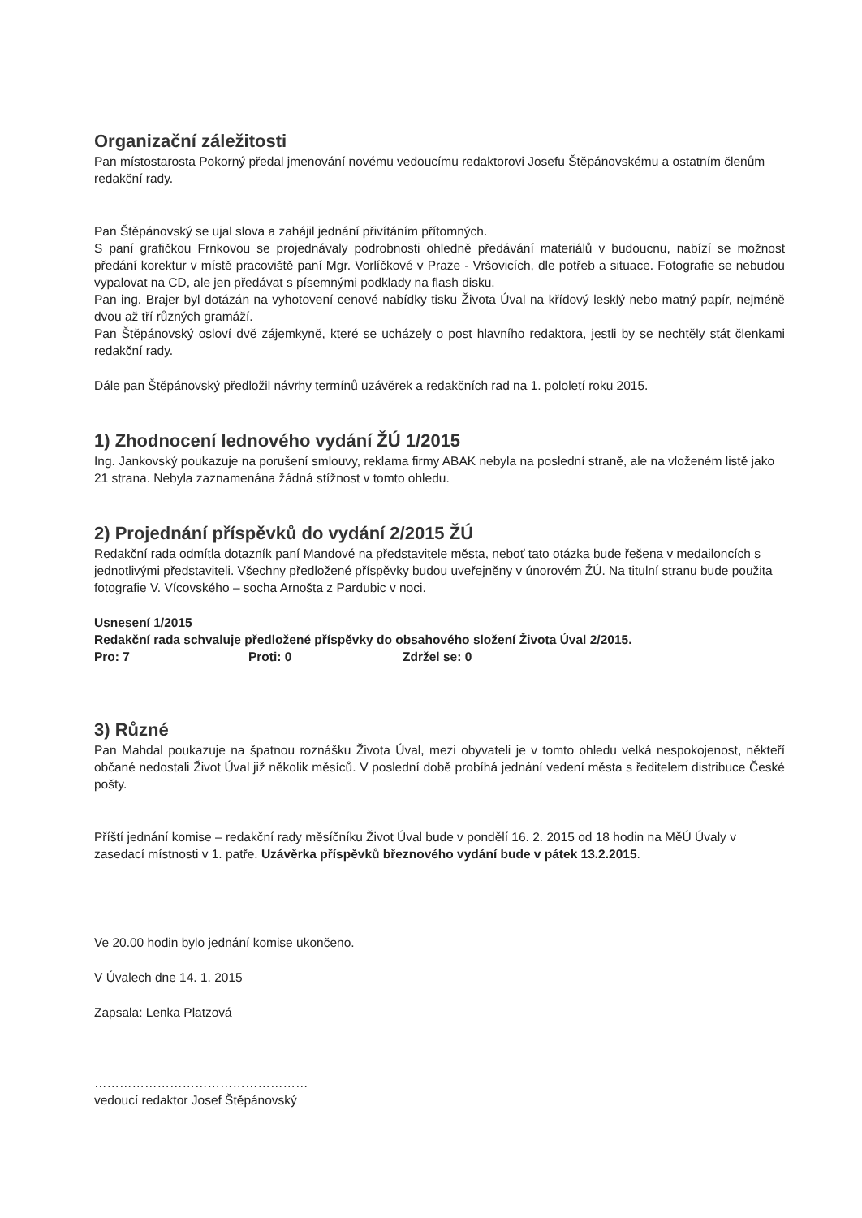Organizační záležitosti
Pan místostarosta Pokorný předal jmenování novému vedoucímu redaktorovi Josefu Štěpánovskému a ostatním členům redakční rady.
Pan Štěpánovský se ujal slova a zahájil jednání přivítáním přítomných.
S paní grafičkou Frnkovou se projednávaly podrobnosti ohledně předávání materiálů v budoucnu, nabízí se možnost předání korektur v místě pracoviště paní Mgr. Vorlíčkové v Praze - Vršovicích, dle potřeb a situace. Fotografie se nebudou vypalovat na CD, ale jen předávat s písemnými podklady na flash disku.
Pan ing. Brajer byl dotázán na vyhotovení cenové nabídky tisku Života Úval na křídový lesklý nebo matný papír, nejméně dvou až tří různých gramáží.
Pan Štěpánovský osloví dvě zájemkyně, které se ucházely o post hlavního redaktora, jestli by se nechtěly stát členkami redakční rady.
Dále pan Štěpánovský předložil návrhy termínů uzávěrek a redakčních rad na 1. pololetí roku 2015.
1) Zhodnocení lednového vydání ŽÚ 1/2015
Ing. Jankovský poukazuje na porušení smlouvy, reklama firmy ABAK nebyla na poslední straně, ale na vloženém listě jako 21 strana. Nebyla zaznamenána žádná stížnost v tomto ohledu.
2) Projednání příspěvků do vydání 2/2015 ŽÚ
Redakční rada odmítla dotazník paní Mandové na představitele města, neboť tato otázka bude řešena v medailoncích s jednotlivými představiteli. Všechny předložené příspěvky budou uveřejněny v únorovém ŽÚ. Na titulní stranu bude použita fotografie V. Vícovského – socha Arnošta z Pardubic v noci.
Usnesení 1/2015
Redakční rada schvaluje předložené příspěvky do obsahového složení Života Úval 2/2015.
Pro: 7 Proti: 0 Zdržel se: 0
3) Různé
Pan Mahdal poukazuje na špatnou roznášku Života Úval, mezi obyvateli je v tomto ohledu velká nespokojenost, někteří občané nedostali Život Úval již několik měsíců. V poslední době probíhá jednání vedení města s ředitelem distribuce České pošty.
Příští jednání komise – redakční rady měsíčníku Život Úval bude v pondělí 16. 2. 2015 od 18 hodin na MěÚ Úvaly v zasedací místnosti v 1. patře. Uzávěrka příspěvků březnového vydání bude v pátek 13.2.2015.
Ve 20.00 hodin bylo jednání komise ukončeno.
V Úvalech dne 14. 1. 2015
Zapsala: Lenka Platzová
……………………………………………
vedoucí redaktor Josef Štěpánovský